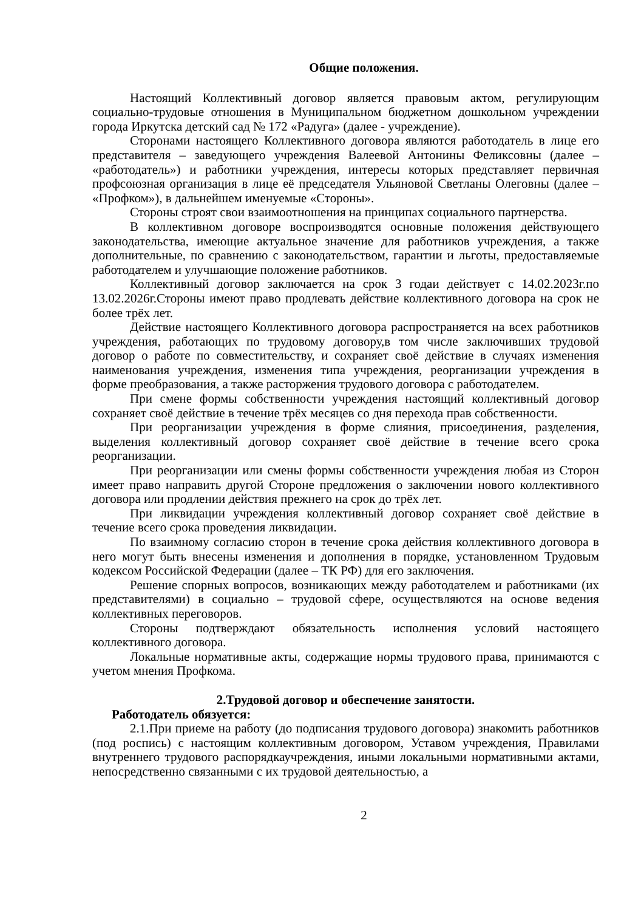Общие положения.
Настоящий Коллективный договор является правовым актом, регулирующим социально-трудовые отношения в Муниципальном бюджетном дошкольном учреждении города Иркутска детский сад № 172 «Радуга» (далее - учреждение).
Сторонами настоящего Коллективного договора являются работодатель в лице его представителя – заведующего учреждения Валеевой Антонины Феликсовны (далее – «работодатель») и работники учреждения, интересы которых представляет первичная профсоюзная организация в лице её председателя Ульяновой Светланы Олеговны (далее – «Профком»), в дальнейшем именуемые «Стороны».
Стороны строят свои взаимоотношения на принципах социального партнерства.
В коллективном договоре воспроизводятся основные положения действующего законодательства, имеющие актуальное значение для работников учреждения, а также дополнительные, по сравнению с законодательством, гарантии и льготы, предоставляемые работодателем и улучшающие положение работников.
Коллективный договор заключается на срок 3 годаи действует с 14.02.2023г.по 13.02.2026г.Стороны имеют право продлевать действие коллективного договора на срок не более трёх лет.
Действие настоящего Коллективного договора распространяется на всех работников учреждения, работающих по трудовому договору,в том числе заключивших трудовой договор о работе по совместительству, и сохраняет своё действие в случаях изменения наименования учреждения, изменения типа учреждения, реорганизации учреждения в форме преобразования, а также расторжения трудового договора с работодателем.
При смене формы собственности учреждения настоящий коллективный договор сохраняет своё действие в течение трёх месяцев со дня перехода прав собственности.
При реорганизации учреждения в форме слияния, присоединения, разделения, выделения коллективный договор сохраняет своё действие в течение всего срока реорганизации.
При реорганизации или смены формы собственности учреждения любая из Сторон имеет право направить другой Стороне предложения о заключении нового коллективного договора или продлении действия прежнего на срок до трёх лет.
При ликвидации учреждения коллективный договор сохраняет своё действие в течение всего срока проведения ликвидации.
По взаимному согласию сторон в течение срока действия коллективного договора в него могут быть внесены изменения и дополнения в порядке, установленном Трудовым кодексом Российской Федерации (далее – ТК РФ) для его заключения.
Решение спорных вопросов, возникающих между работодателем и работниками (их представителями) в социально – трудовой сфере, осуществляются на основе ведения коллективных переговоров.
Стороны подтверждают обязательность исполнения условий настоящего коллективного договора.
Локальные нормативные акты, содержащие нормы трудового права, принимаются с учетом мнения Профкома.
2.Трудовой договор и обеспечение занятости.
Работодатель обязуется:
2.1.При приеме на работу (до подписания трудового договора) знакомить работников (под роспись) с настоящим коллективным договором, Уставом учреждения, Правилами внутреннего трудового распорядкаучреждения, иными локальными нормативными актами, непосредственно связанными с их трудовой деятельностью, а
2